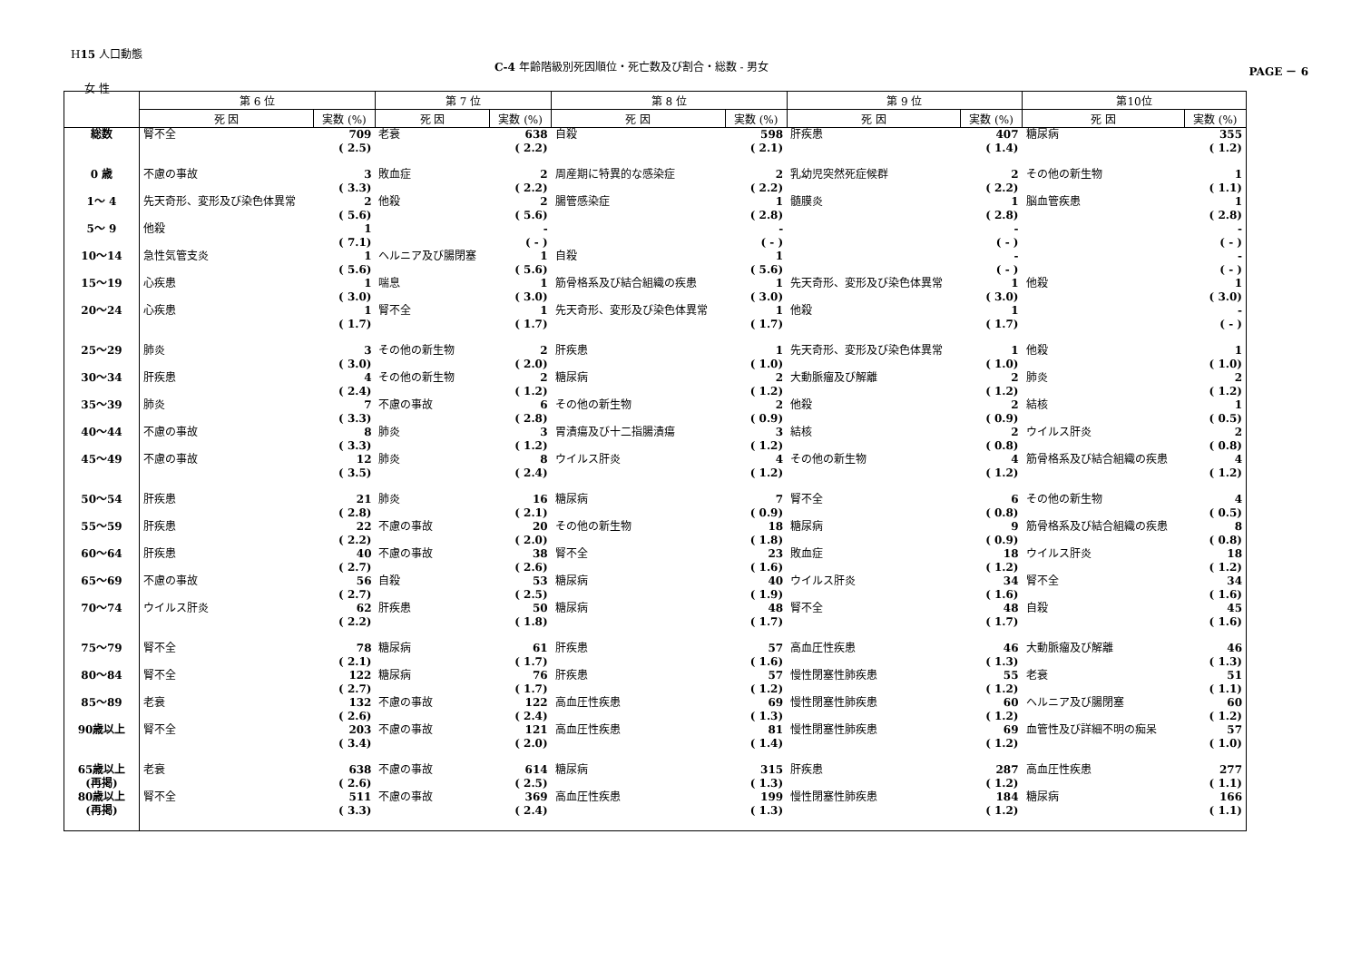H15 人口動態
C-4 年齢階級別死因順位・死亡数及び割合・総数 - 男女
PAGE － 6
女 性
| | 第 6 位 | | 第 7 位 | | 第 8 位 | | 第 9 位 | | 第10位 | |
| --- | --- | --- | --- | --- | --- | --- | --- | --- | --- | --- |
| | 死 因 | 実数 (%) | 死 因 | 実数 (%) | 死 因 | 実数 (%) | 死 因 | 実数 (%) | 死 因 | 実数 (%) |
| 総数 | 腎不全 | 709 ( 2.5) | 老衰 | 638 ( 2.2) | 自殺 | 598 ( 2.1) | 肝疾患 | 407 ( 1.4) | 糖尿病 | 355 ( 1.2) |
| 0 歳 | 不慮の事故 | 3 ( 3.3) | 敗血症 | 2 ( 2.2) | 周産期に特異的な感染症 | 2 ( 2.2) | 乳幼児突然死症候群 | 2 ( 2.2) | その他の新生物 | 1 ( 1.1) |
| 1～ 4 | 先天奇形、変形及び染色体異常 | 2 ( 5.6) | 他殺 | 2 ( 5.6) | 腸管感染症 | 1 ( 2.8) | 髄膜炎 | 1 ( 2.8) | 脳血管疾患 | 1 ( 2.8) |
| 5～ 9 | 他殺 | 1 ( 7.1) | | - ( - ) | | - ( - ) | | - ( - ) | | - ( - ) |
| 10～14 | 急性気管支炎 | 1 ( 5.6) | ヘルニア及び腸閉塞 | 1 ( 5.6) | 自殺 | 1 ( 5.6) | | - ( - ) | | - ( - ) |
| 15～19 | 心疾患 | 1 ( 3.0) | 喘息 | 1 ( 3.0) | 筋骨格系及び結合組織の疾患 | 1 ( 3.0) | 先天奇形、変形及び染色体異常 | 1 ( 3.0) | 他殺 | 1 ( 3.0) |
| 20～24 | 心疾患 | 1 ( 1.7) | 腎不全 | 1 ( 1.7) | 先天奇形、変形及び染色体異常 | 1 ( 1.7) | 他殺 | 1 ( 1.7) | | - ( - ) |
| 25～29 | 肺炎 | 3 ( 3.0) | その他の新生物 | 2 ( 2.0) | 肝疾患 | 1 ( 1.0) | 先天奇形、変形及び染色体異常 | 1 ( 1.0) | 他殺 | 1 ( 1.0) |
| 30～34 | 肝疾患 | 4 ( 2.4) | その他の新生物 | 2 ( 1.2) | 糖尿病 | 2 ( 1.2) | 大動脈瘤及び解離 | 2 ( 1.2) | 肺炎 | 2 ( 1.2) |
| 35～39 | 肺炎 | 7 ( 3.3) | 不慮の事故 | 6 ( 2.8) | その他の新生物 | 2 ( 0.9) | 他殺 | 2 ( 0.9) | 結核 | 1 ( 0.5) |
| 40～44 | 不慮の事故 | 8 ( 3.3) | 肺炎 | 3 ( 1.2) | 胃潰瘍及び十二指腸潰瘍 | 3 ( 1.2) | 結核 | 2 ( 0.8) | ウイルス肝炎 | 2 ( 0.8) |
| 45～49 | 不慮の事故 | 12 ( 3.5) | 肺炎 | 8 ( 2.4) | ウイルス肝炎 | 4 ( 1.2) | その他の新生物 | 4 ( 1.2) | 筋骨格系及び結合組織の疾患 | 4 ( 1.2) |
| 50～54 | 肝疾患 | 21 ( 2.8) | 肺炎 | 16 ( 2.1) | 糖尿病 | 7 ( 0.9) | 腎不全 | 6 ( 0.8) | その他の新生物 | 4 ( 0.5) |
| 55～59 | 肝疾患 | 22 ( 2.2) | 不慮の事故 | 20 ( 2.0) | その他の新生物 | 18 ( 1.8) | 糖尿病 | 9 ( 0.9) | 筋骨格系及び結合組織の疾患 | 8 ( 0.8) |
| 60～64 | 肝疾患 | 40 ( 2.7) | 不慮の事故 | 38 ( 2.6) | 腎不全 | 23 ( 1.6) | 敗血症 | 18 ( 1.2) | ウイルス肝炎 | 18 ( 1.2) |
| 65～69 | 不慮の事故 | 56 ( 2.7) | 自殺 | 53 ( 2.5) | 糖尿病 | 40 ( 1.9) | ウイルス肝炎 | 34 ( 1.6) | 腎不全 | 34 ( 1.6) |
| 70～74 | ウイルス肝炎 | 62 ( 2.2) | 肝疾患 | 50 ( 1.8) | 糖尿病 | 48 ( 1.7) | 腎不全 | 48 ( 1.7) | 自殺 | 45 ( 1.6) |
| 75～79 | 腎不全 | 78 ( 2.1) | 糖尿病 | 61 ( 1.7) | 肝疾患 | 57 ( 1.6) | 高血圧性疾患 | 46 ( 1.3) | 大動脈瘤及び解離 | 46 ( 1.3) |
| 80～84 | 腎不全 | 122 ( 2.7) | 糖尿病 | 76 ( 1.7) | 肝疾患 | 57 ( 1.2) | 慢性閉塞性肺疾患 | 55 ( 1.2) | 老衰 | 51 ( 1.1) |
| 85～89 | 老衰 | 132 ( 2.6) | 不慮の事故 | 122 ( 2.4) | 高血圧性疾患 | 69 ( 1.3) | 慢性閉塞性肺疾患 | 60 ( 1.2) | ヘルニア及び腸閉塞 | 60 ( 1.2) |
| 90歳以上 | 腎不全 | 203 ( 3.4) | 不慮の事故 | 121 ( 2.0) | 高血圧性疾患 | 81 ( 1.4) | 慢性閉塞性肺疾患 | 69 ( 1.2) | 血管性及び詳細不明の痴呆 | 57 ( 1.0) |
| 65歳以上 (再掲) | 老衰 | 638 ( 2.6) | 不慮の事故 | 614 ( 2.5) | 糖尿病 | 315 ( 1.3) | 肝疾患 | 287 ( 1.2) | 高血圧性疾患 | 277 ( 1.1) |
| 80歳以上 (再掲) | 腎不全 | 511 ( 3.3) | 不慮の事故 | 369 ( 2.4) | 高血圧性疾患 | 199 ( 1.3) | 慢性閉塞性肺疾患 | 184 ( 1.2) | 糖尿病 | 166 ( 1.1) |